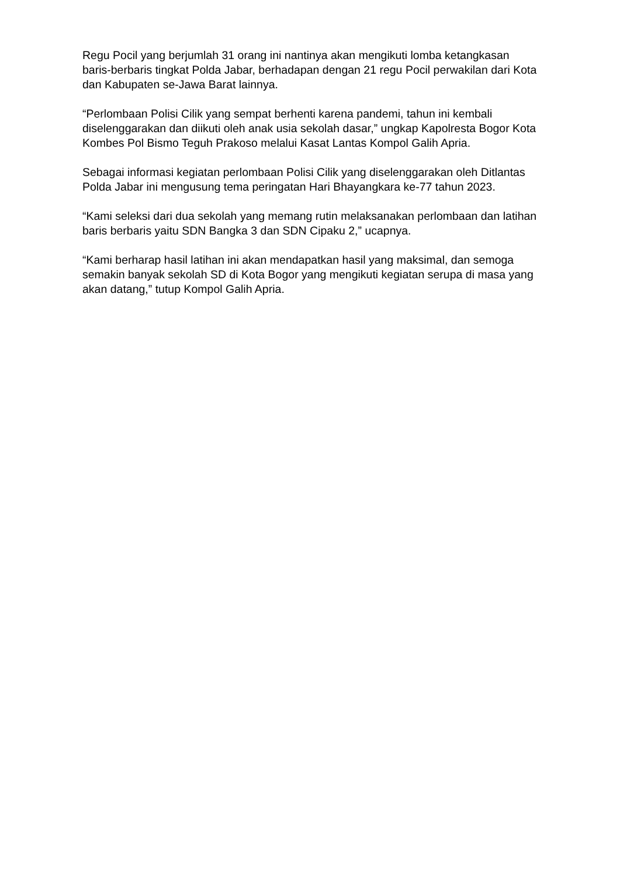Regu Pocil yang berjumlah 31 orang ini nantinya akan mengikuti lomba ketangkasan baris-berbaris tingkat Polda Jabar, berhadapan dengan 21 regu Pocil perwakilan dari Kota dan Kabupaten se-Jawa Barat lainnya.
“Perlombaan Polisi Cilik yang sempat berhenti karena pandemi, tahun ini kembali diselenggarakan dan diikuti oleh anak usia sekolah dasar,” ungkap Kapolresta Bogor Kota Kombes Pol Bismo Teguh Prakoso melalui Kasat Lantas Kompol Galih Apria.
Sebagai informasi kegiatan perlombaan Polisi Cilik yang diselenggarakan oleh Ditlantas Polda Jabar ini mengusung tema peringatan Hari Bhayangkara ke-77 tahun 2023.
“Kami seleksi dari dua sekolah yang memang rutin melaksanakan perlombaan dan latihan baris berbaris yaitu SDN Bangka 3 dan SDN Cipaku 2,” ucapnya.
“Kami berharap hasil latihan ini akan mendapatkan hasil yang maksimal, dan semoga semakin banyak sekolah SD di Kota Bogor yang mengikuti kegiatan serupa di masa yang akan datang,” tutup Kompol Galih Apria.